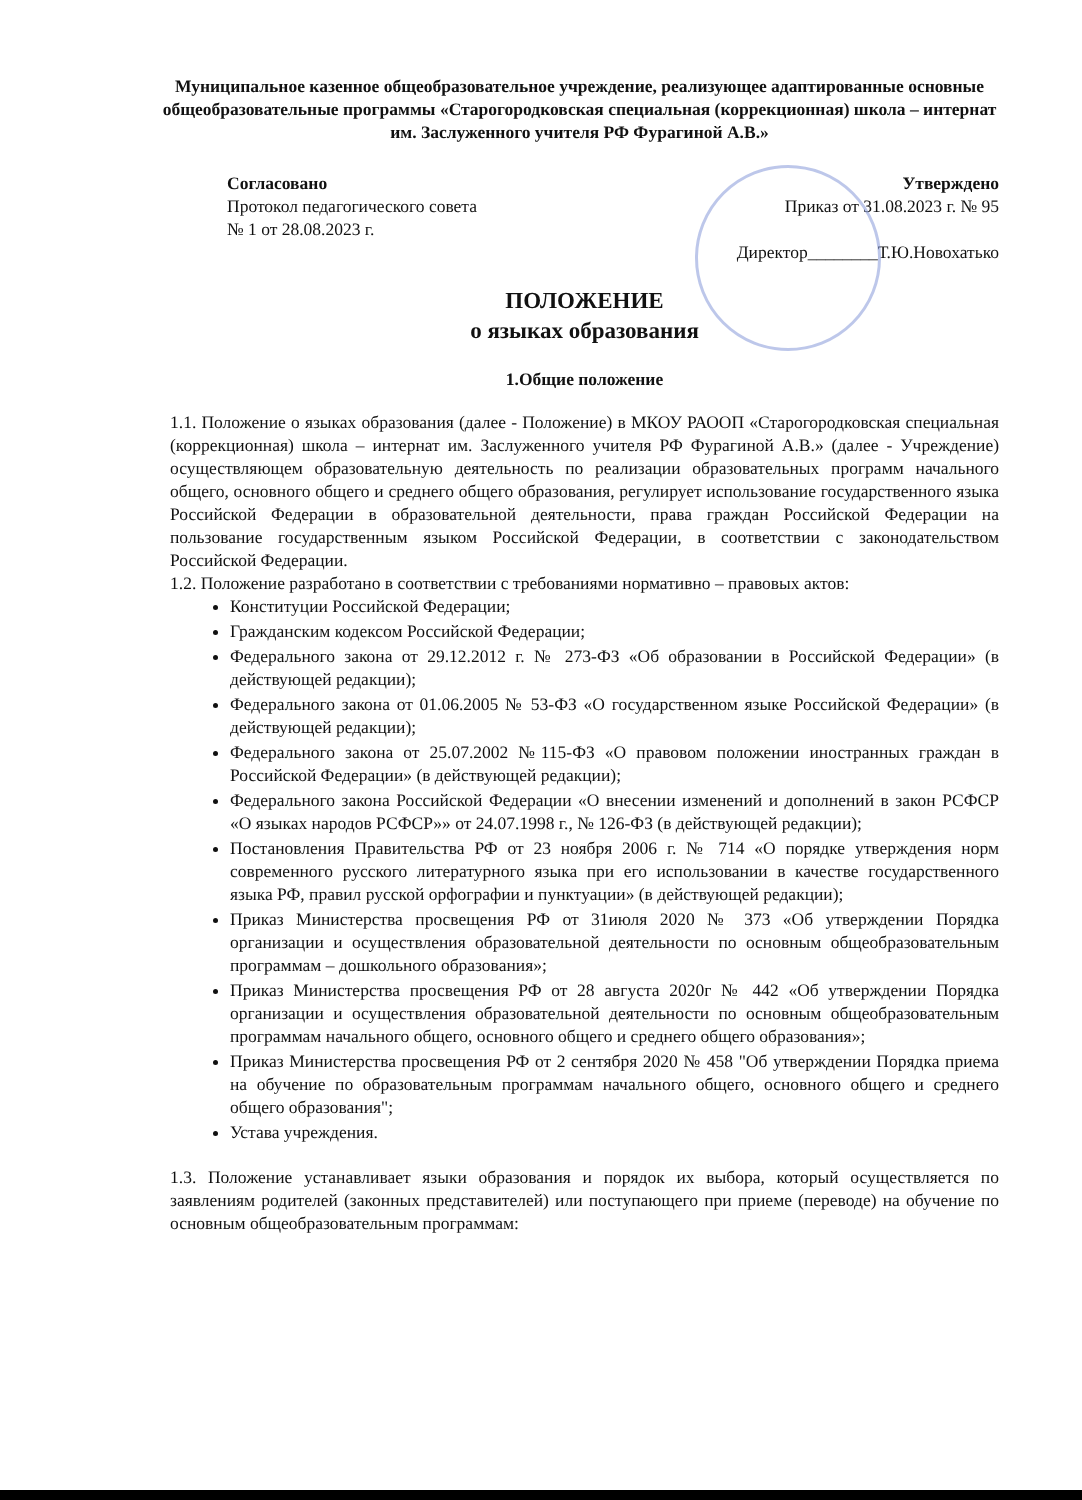Муниципальное казенное общеобразовательное учреждение, реализующее адаптированные основные общеобразовательные программы «Старогородковская специальная (коррекционная) школа – интернат им. Заслуженного учителя РФ Фурагиной А.В.»
Согласовано
Протокол педагогического совета
№ 1 от 28.08.2023 г.
Утверждено
Приказ от 31.08.2023 г. № 95
Директор________Т.Ю.Новохатько
ПОЛОЖЕНИЕ
о языках образования
1.Общие положение
1.1. Положение о языках образования (далее - Положение) в МКОУ РАООП «Старогородковская специальная (коррекционная) школа – интернат им. Заслуженного учителя РФ Фурагиной А.В.» (далее - Учреждение) осуществляющем образовательную деятельность по реализации образовательных программ начального общего, основного общего и среднего общего образования, регулирует использование государственного языка Российской Федерации в образовательной деятельности, права граждан Российской Федерации на пользование государственным языком Российской Федерации, в соответствии с законодательством Российской Федерации.
1.2. Положение разработано в соответствии с требованиями нормативно – правовых актов:
Конституции Российской Федерации;
Гражданским кодексом Российской Федерации;
Федерального закона от 29.12.2012 г. № 273-ФЗ «Об образовании в Российской Федерации» (в действующей редакции);
Федерального закона от 01.06.2005 № 53-ФЗ «О государственном языке Российской Федерации» (в действующей редакции);
Федерального закона от 25.07.2002 №115-ФЗ «О правовом положении иностранных граждан в Российской Федерации» (в действующей редакции);
Федерального закона Российской Федерации «О внесении изменений и дополнений в закон РСФСР «О языках народов РСФСР»» от 24.07.1998 г., № 126-ФЗ (в действующей редакции);
Постановления Правительства РФ от 23 ноября 2006 г. № 714 «О порядке утверждения норм современного русского литературного языка при его использовании в качестве государственного языка РФ, правил русской орфографии и пунктуации» (в действующей редакции);
Приказ Министерства просвещения РФ от 31июля 2020 № 373 «Об утверждении Порядка организации и осуществления образовательной деятельности по основным общеобразовательным программам – дошкольного образования»;
Приказ Министерства просвещения РФ от 28 августа 2020г № 442 «Об утверждении Порядка организации и осуществления образовательной деятельности по основным общеобразовательным программам начального общего, основного общего и среднего общего образования»;
Приказ Министерства просвещения РФ от 2 сентября 2020 № 458 "Об утверждении Порядка приема на обучение по образовательным программам начального общего, основного общего и среднего общего образования";
Устава учреждения.
1.3. Положение устанавливает языки образования и порядок их выбора, который осуществляется по заявлениям родителей (законных представителей) или поступающего при приеме (переводе) на обучение по основным общеобразовательным программам: